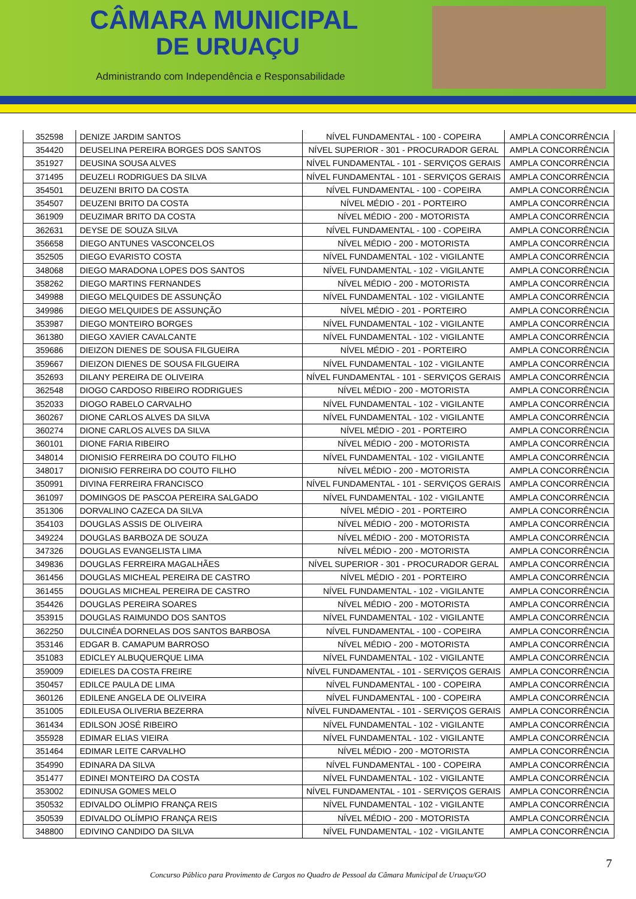CÂMARA MUNICIPAL
DE URUAÇU
Administrando com Independência e Responsabilidade
| 352598 | DENIZE JARDIM SANTOS | NÍVEL FUNDAMENTAL - 100 - COPEIRA | AMPLA CONCORRÊNCIA |
| 354420 | DEUSELINA PEREIRA BORGES DOS SANTOS | NÍVEL SUPERIOR - 301 - PROCURADOR GERAL | AMPLA CONCORRÊNCIA |
| 351927 | DEUSINA SOUSA ALVES | NÍVEL FUNDAMENTAL - 101 - SERVIÇOS GERAIS | AMPLA CONCORRÊNCIA |
| 371495 | DEUZELI RODRIGUES DA SILVA | NÍVEL FUNDAMENTAL - 101 - SERVIÇOS GERAIS | AMPLA CONCORRÊNCIA |
| 354501 | DEUZENI BRITO DA COSTA | NÍVEL FUNDAMENTAL - 100 - COPEIRA | AMPLA CONCORRÊNCIA |
| 354507 | DEUZENI BRITO DA COSTA | NÍVEL MÉDIO - 201 - PORTEIRO | AMPLA CONCORRÊNCIA |
| 361909 | DEUZIMAR BRITO DA COSTA | NÍVEL MÉDIO - 200 - MOTORISTA | AMPLA CONCORRÊNCIA |
| 362631 | DEYSE DE SOUZA SILVA | NÍVEL FUNDAMENTAL - 100 - COPEIRA | AMPLA CONCORRÊNCIA |
| 356658 | DIEGO ANTUNES VASCONCELOS | NÍVEL MÉDIO - 200 - MOTORISTA | AMPLA CONCORRÊNCIA |
| 352505 | DIEGO EVARISTO COSTA | NÍVEL FUNDAMENTAL - 102 - VIGILANTE | AMPLA CONCORRÊNCIA |
| 348068 | DIEGO MARADONA LOPES DOS SANTOS | NÍVEL FUNDAMENTAL - 102 - VIGILANTE | AMPLA CONCORRÊNCIA |
| 358262 | DIEGO MARTINS FERNANDES | NÍVEL MÉDIO - 200 - MOTORISTA | AMPLA CONCORRÊNCIA |
| 349988 | DIEGO MELQUIDES DE ASSUNÇÃO | NÍVEL FUNDAMENTAL - 102 - VIGILANTE | AMPLA CONCORRÊNCIA |
| 349986 | DIEGO MELQUIDES DE ASSUNÇÃO | NÍVEL MÉDIO - 201 - PORTEIRO | AMPLA CONCORRÊNCIA |
| 353987 | DIEGO MONTEIRO BORGES | NÍVEL FUNDAMENTAL - 102 - VIGILANTE | AMPLA CONCORRÊNCIA |
| 361380 | DIEGO XAVIER CAVALCANTE | NÍVEL FUNDAMENTAL - 102 - VIGILANTE | AMPLA CONCORRÊNCIA |
| 359686 | DIEIZON DIENES DE SOUSA FILGUEIRA | NÍVEL MÉDIO - 201 - PORTEIRO | AMPLA CONCORRÊNCIA |
| 359667 | DIEIZON DIENES DE SOUSA FILGUEIRA | NÍVEL FUNDAMENTAL - 102 - VIGILANTE | AMPLA CONCORRÊNCIA |
| 352693 | DILANY PEREIRA DE OLIVEIRA | NÍVEL FUNDAMENTAL - 101 - SERVIÇOS GERAIS | AMPLA CONCORRÊNCIA |
| 362548 | DIOGO CARDOSO RIBEIRO RODRIGUES | NÍVEL MÉDIO - 200 - MOTORISTA | AMPLA CONCORRÊNCIA |
| 352033 | DIOGO RABELO CARVALHO | NÍVEL FUNDAMENTAL - 102 - VIGILANTE | AMPLA CONCORRÊNCIA |
| 360267 | DIONE CARLOS ALVES DA SILVA | NÍVEL FUNDAMENTAL - 102 - VIGILANTE | AMPLA CONCORRÊNCIA |
| 360274 | DIONE CARLOS ALVES DA SILVA | NÍVEL MÉDIO - 201 - PORTEIRO | AMPLA CONCORRÊNCIA |
| 360101 | DIONE FARIA RIBEIRO | NÍVEL MÉDIO - 200 - MOTORISTA | AMPLA CONCORRÊNCIA |
| 348014 | DIONISIO FERREIRA DO COUTO FILHO | NÍVEL FUNDAMENTAL - 102 - VIGILANTE | AMPLA CONCORRÊNCIA |
| 348017 | DIONISIO FERREIRA DO COUTO FILHO | NÍVEL MÉDIO - 200 - MOTORISTA | AMPLA CONCORRÊNCIA |
| 350991 | DIVINA FERREIRA FRANCISCO | NÍVEL FUNDAMENTAL - 101 - SERVIÇOS GERAIS | AMPLA CONCORRÊNCIA |
| 361097 | DOMINGOS DE PASCOA PEREIRA SALGADO | NÍVEL FUNDAMENTAL - 102 - VIGILANTE | AMPLA CONCORRÊNCIA |
| 351306 | DORVALINO CAZECA DA SILVA | NÍVEL MÉDIO - 201 - PORTEIRO | AMPLA CONCORRÊNCIA |
| 354103 | DOUGLAS ASSIS DE OLIVEIRA | NÍVEL MÉDIO - 200 - MOTORISTA | AMPLA CONCORRÊNCIA |
| 349224 | DOUGLAS BARBOZA DE SOUZA | NÍVEL MÉDIO - 200 - MOTORISTA | AMPLA CONCORRÊNCIA |
| 347326 | DOUGLAS EVANGELISTA LIMA | NÍVEL MÉDIO - 200 - MOTORISTA | AMPLA CONCORRÊNCIA |
| 349836 | DOUGLAS FERREIRA MAGALHÃES | NÍVEL SUPERIOR - 301 - PROCURADOR GERAL | AMPLA CONCORRÊNCIA |
| 361456 | DOUGLAS MICHEAL PEREIRA DE CASTRO | NÍVEL MÉDIO - 201 - PORTEIRO | AMPLA CONCORRÊNCIA |
| 361455 | DOUGLAS MICHEAL PEREIRA DE CASTRO | NÍVEL FUNDAMENTAL - 102 - VIGILANTE | AMPLA CONCORRÊNCIA |
| 354426 | DOUGLAS PEREIRA SOARES | NÍVEL MÉDIO - 200 - MOTORISTA | AMPLA CONCORRÊNCIA |
| 353915 | DOUGLAS RAIMUNDO DOS SANTOS | NÍVEL FUNDAMENTAL - 102 - VIGILANTE | AMPLA CONCORRÊNCIA |
| 362250 | DULCINÉA DORNELAS DOS SANTOS BARBOSA | NÍVEL FUNDAMENTAL - 100 - COPEIRA | AMPLA CONCORRÊNCIA |
| 353146 | EDGAR B. CAMAPUM BARROSO | NÍVEL MÉDIO - 200 - MOTORISTA | AMPLA CONCORRÊNCIA |
| 351083 | EDICLEY ALBUQUERQUE LIMA | NÍVEL FUNDAMENTAL - 102 - VIGILANTE | AMPLA CONCORRÊNCIA |
| 359009 | EDIELES DA COSTA FREIRE | NÍVEL FUNDAMENTAL - 101 - SERVIÇOS GERAIS | AMPLA CONCORRÊNCIA |
| 350457 | EDILCE PAULA DE LIMA | NÍVEL FUNDAMENTAL - 100 - COPEIRA | AMPLA CONCORRÊNCIA |
| 360126 | EDILENE ANGELA DE OLIVEIRA | NÍVEL FUNDAMENTAL - 100 - COPEIRA | AMPLA CONCORRÊNCIA |
| 351005 | EDILEUSA OLIVERIA BEZERRA | NÍVEL FUNDAMENTAL - 101 - SERVIÇOS GERAIS | AMPLA CONCORRÊNCIA |
| 361434 | EDILSON JOSÉ RIBEIRO | NÍVEL FUNDAMENTAL - 102 - VIGILANTE | AMPLA CONCORRÊNCIA |
| 355928 | EDIMAR ELIAS VIEIRA | NÍVEL FUNDAMENTAL - 102 - VIGILANTE | AMPLA CONCORRÊNCIA |
| 351464 | EDIMAR LEITE CARVALHO | NÍVEL MÉDIO - 200 - MOTORISTA | AMPLA CONCORRÊNCIA |
| 354990 | EDINARA DA SILVA | NÍVEL FUNDAMENTAL - 100 - COPEIRA | AMPLA CONCORRÊNCIA |
| 351477 | EDINEI MONTEIRO DA COSTA | NÍVEL FUNDAMENTAL - 102 - VIGILANTE | AMPLA CONCORRÊNCIA |
| 353002 | EDINUSA GOMES MELO | NÍVEL FUNDAMENTAL - 101 - SERVIÇOS GERAIS | AMPLA CONCORRÊNCIA |
| 350532 | EDIVALDO OLÍMPIO FRANÇA REIS | NÍVEL FUNDAMENTAL - 102 - VIGILANTE | AMPLA CONCORRÊNCIA |
| 350539 | EDIVALDO OLÍMPIO FRANÇA REIS | NÍVEL MÉDIO - 200 - MOTORISTA | AMPLA CONCORRÊNCIA |
| 348800 | EDIVINO CANDIDO DA SILVA | NÍVEL FUNDAMENTAL - 102 - VIGILANTE | AMPLA CONCORRÊNCIA |
7
Concurso Público para Provimento de Cargos no Quadro de Pessoal da Câmara Municipal de Uruaçu/GO